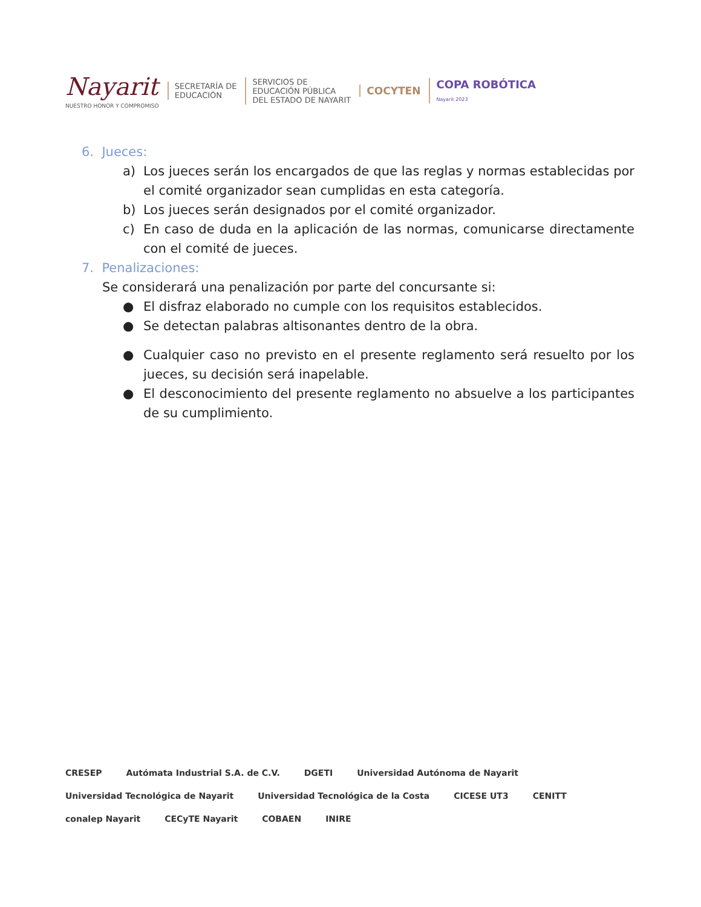Nayarit
NUESTRO HONOR Y COMPROMISO
SECRETARÍA DE
EDUCACIÓN
SERVICIOS DE
EDUCACIÓN PÚBLICA
DEL ESTADO DE NAYARIT
COCYTEN
COPA ROBÓTICA
Nayarit 2023
6. Jueces:
a) Los jueces serán los encargados de que las reglas y normas establecidas por el comité organizador sean cumplidas en esta categoría.
b) Los jueces serán designados por el comité organizador.
c) En caso de duda en la aplicación de las normas, comunicarse directamente con el comité de jueces.
7. Penalizaciones:
Se considerará una penalización por parte del concursante si:
● El disfraz elaborado no cumple con los requisitos establecidos.
● Se detectan palabras altisonantes dentro de la obra.
● Cualquier caso no previsto en el presente reglamento será resuelto por los jueces, su decisión será inapelable.
● El desconocimiento del presente reglamento no absuelve a los participantes de su cumplimiento.
CRESEP Autómata Industrial S.A. de C.V. DGETI Universidad Autónoma de Nayarit Universidad Tecnológica de Nayarit Universidad Tecnológica de la Costa CICESE UT3 CENITT conalep Nayarit CECyTE Nayarit COBAEN INIRE